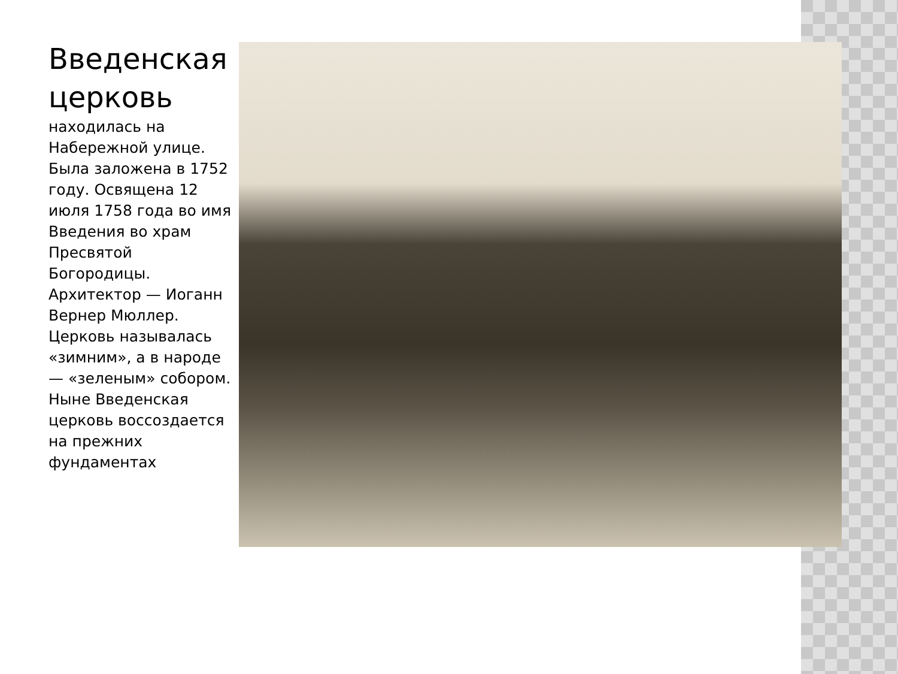Введенская церковь
находилась на Набережной улице. Была заложена в 1752 году. Освящена 12 июля 1758 года во имя Введения во храм Пресвятой Богородицы. Архитектор — Иоганн Вернер Мюллер. Церковь называлась «зимним», а в народе — «зеленым» собором. Ныне Введенская церковь воссоздается на прежних фундаментах